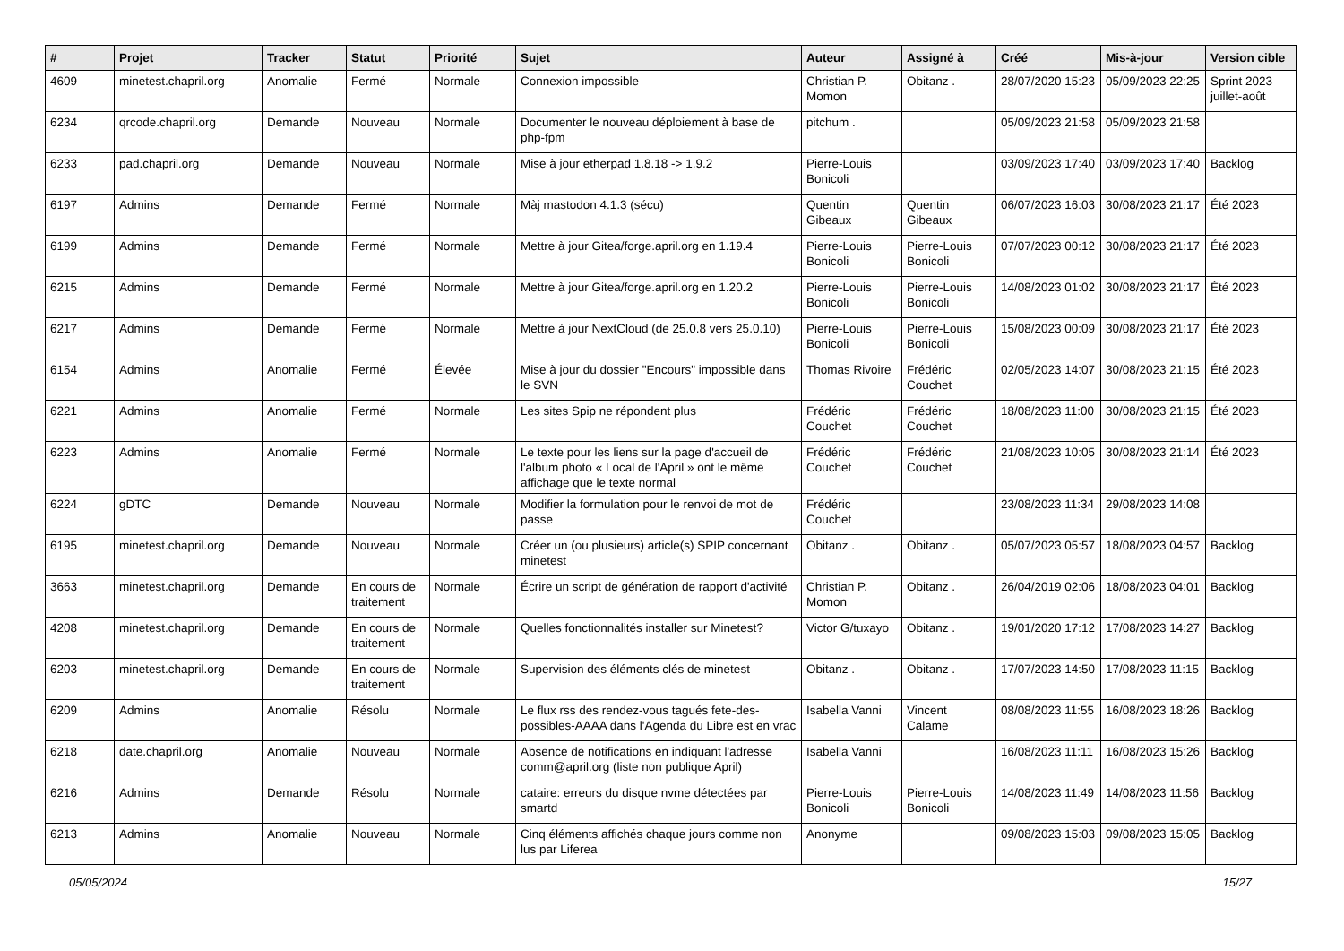| # | Projet | Tracker | Statut | Priorité | Sujet | Auteur | Assigné à | Créé | Mis-à-jour | Version cible |
| --- | --- | --- | --- | --- | --- | --- | --- | --- | --- | --- |
| 4609 | minetest.chapril.org | Anomalie | Fermé | Normale | Connexion impossible | Christian P. Momon | Obitanz . | 28/07/2020 15:23 | 05/09/2023 22:25 | Sprint 2023 juillet-août |
| 6234 | qrcode.chapril.org | Demande | Nouveau | Normale | Documenter le nouveau déploiement à base de php-fpm | pitchum . | | 05/09/2023 21:58 | 05/09/2023 21:58 | |
| 6233 | pad.chapril.org | Demande | Nouveau | Normale | Mise à jour etherpad 1.8.18 -> 1.9.2 | Pierre-Louis Bonicoli | | 03/09/2023 17:40 | 03/09/2023 17:40 | Backlog |
| 6197 | Admins | Demande | Fermé | Normale | Màj mastodon 4.1.3 (sécu) | Quentin Gibeaux | Quentin Gibeaux | 06/07/2023 16:03 | 30/08/2023 21:17 | Été 2023 |
| 6199 | Admins | Demande | Fermé | Normale | Mettre à jour Gitea/forge.april.org en 1.19.4 | Pierre-Louis Bonicoli | Pierre-Louis Bonicoli | 07/07/2023 00:12 | 30/08/2023 21:17 | Été 2023 |
| 6215 | Admins | Demande | Fermé | Normale | Mettre à jour Gitea/forge.april.org en 1.20.2 | Pierre-Louis Bonicoli | Pierre-Louis Bonicoli | 14/08/2023 01:02 | 30/08/2023 21:17 | Été 2023 |
| 6217 | Admins | Demande | Fermé | Normale | Mettre à jour NextCloud (de 25.0.8 vers 25.0.10) | Pierre-Louis Bonicoli | Pierre-Louis Bonicoli | 15/08/2023 00:09 | 30/08/2023 21:17 | Été 2023 |
| 6154 | Admins | Anomalie | Fermé | Élevée | Mise à jour du dossier "Encours" impossible dans le SVN | Thomas Rivoire | Frédéric Couchet | 02/05/2023 14:07 | 30/08/2023 21:15 | Été 2023 |
| 6221 | Admins | Anomalie | Fermé | Normale | Les sites Spip ne répondent plus | Frédéric Couchet | Frédéric Couchet | 18/08/2023 11:00 | 30/08/2023 21:15 | Été 2023 |
| 6223 | Admins | Anomalie | Fermé | Normale | Le texte pour les liens sur la page d'accueil de l'album photo « Local de l'April » ont le même affichage que le texte normal | Frédéric Couchet | Frédéric Couchet | 21/08/2023 10:05 | 30/08/2023 21:14 | Été 2023 |
| 6224 | gDTC | Demande | Nouveau | Normale | Modifier la formulation pour le renvoi de mot de passe | Frédéric Couchet | | 23/08/2023 11:34 | 29/08/2023 14:08 | |
| 6195 | minetest.chapril.org | Demande | Nouveau | Normale | Créer un (ou plusieurs) article(s) SPIP concernant minetest | Obitanz . | Obitanz . | 05/07/2023 05:57 | 18/08/2023 04:57 | Backlog |
| 3663 | minetest.chapril.org | Demande | En cours de traitement | Normale | Écrire un script de génération de rapport d'activité | Christian P. Momon | Obitanz . | 26/04/2019 02:06 | 18/08/2023 04:01 | Backlog |
| 4208 | minetest.chapril.org | Demande | En cours de traitement | Normale | Quelles fonctionnalités installer sur Minetest? | Victor G/tuxayo | Obitanz . | 19/01/2020 17:12 | 17/08/2023 14:27 | Backlog |
| 6203 | minetest.chapril.org | Demande | En cours de traitement | Normale | Supervision des éléments clés de minetest | Obitanz . | Obitanz . | 17/07/2023 14:50 | 17/08/2023 11:15 | Backlog |
| 6209 | Admins | Anomalie | Résolu | Normale | Le flux rss des rendez-vous tagués fete-des-possibles-AAAA dans l'Agenda du Libre est en vrac | Isabella Vanni | Vincent Calame | 08/08/2023 11:55 | 16/08/2023 18:26 | Backlog |
| 6218 | date.chapril.org | Anomalie | Nouveau | Normale | Absence de notifications en indiquant l'adresse comm@april.org (liste non publique April) | Isabella Vanni | | 16/08/2023 11:11 | 16/08/2023 15:26 | Backlog |
| 6216 | Admins | Demande | Résolu | Normale | cataire: erreurs du disque nvme détectées par smartd | Pierre-Louis Bonicoli | Pierre-Louis Bonicoli | 14/08/2023 11:49 | 14/08/2023 11:56 | Backlog |
| 6213 | Admins | Anomalie | Nouveau | Normale | Cinq éléments affichés chaque jours comme non lus par Liferea | Anonyme | | 09/08/2023 15:03 | 09/08/2023 15:05 | Backlog |
05/05/2024 15/27